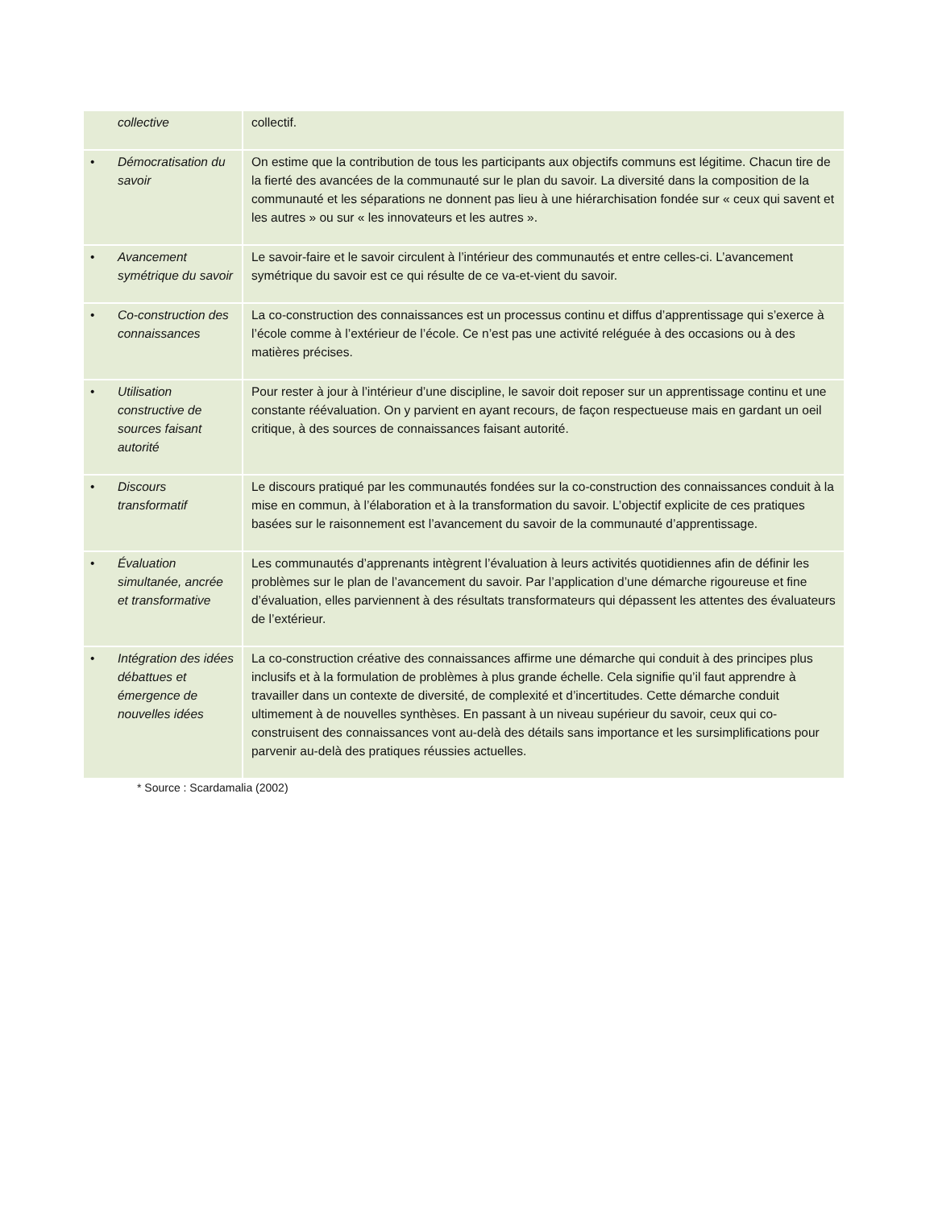| collective | collectif. |
| • Démocratisation du savoir | On estime que la contribution de tous les participants aux objectifs communs est légitime. Chacun tire de la fierté des avancées de la communauté sur le plan du savoir. La diversité dans la composition de la communauté et les séparations ne donnent pas lieu à une hiérarchisation fondée sur « ceux qui savent et les autres » ou sur « les innovateurs et les autres ». |
| • Avancement symétrique du savoir | Le savoir-faire et le savoir circulent à l’intérieur des communautés et entre celles-ci. L’avancement symétrique du savoir est ce qui résulte de ce va-et-vient du savoir. |
| • Co-construction des connaissances | La co-construction des connaissances est un processus continu et diffus d’apprentissage qui s’exerce à l’école comme à l’extérieur de l’école. Ce n’est pas une activité reléguée à des occasions ou à des matières précises. |
| • Utilisation constructive de sources faisant autorité | Pour rester à jour à l’intérieur d’une discipline, le savoir doit reposer sur un apprentissage continu et une constante réévaluation. On y parvient en ayant recours, de façon respectueuse mais en gardant un oeil critique, à des sources de connaissances faisant autorité. |
| • Discours transformatif | Le discours pratiqué par les communautés fondées sur la co-construction des connaissances conduit à la mise en commun, à l’élaboration et à la transformation du savoir. L’objectif explicite de ces pratiques basées sur le raisonnement est l’avancement du savoir de la communauté d’apprentissage. |
| • Évaluation simultanée, ancrée et transformative | Les communautés d’apprenants intègrent l’évaluation à leurs activités quotidiennes afin de définir les problèmes sur le plan de l’avancement du savoir. Par l’application d’une démarche rigoureuse et fine d’évaluation, elles parviennent à des résultats transformateurs qui dépassent les attentes des évaluateurs de l’extérieur. |
| • Intégration des idées débattues et émergence de nouvelles idées | La co-construction créative des connaissances affirme une démarche qui conduit à des principes plus inclusifs et à la formulation de problèmes à plus grande échelle. Cela signifie qu’il faut apprendre à travailler dans un contexte de diversité, de complexité et d’incertitudes. Cette démarche conduit ultimement à de nouvelles synthèses. En passant à un niveau supérieur du savoir, ceux qui co-construisent des connaissances vont au-delà des détails sans importance et les sursimplifications pour parvenir au-delà des pratiques réussies actuelles. |
* Source : Scardamalia (2002)